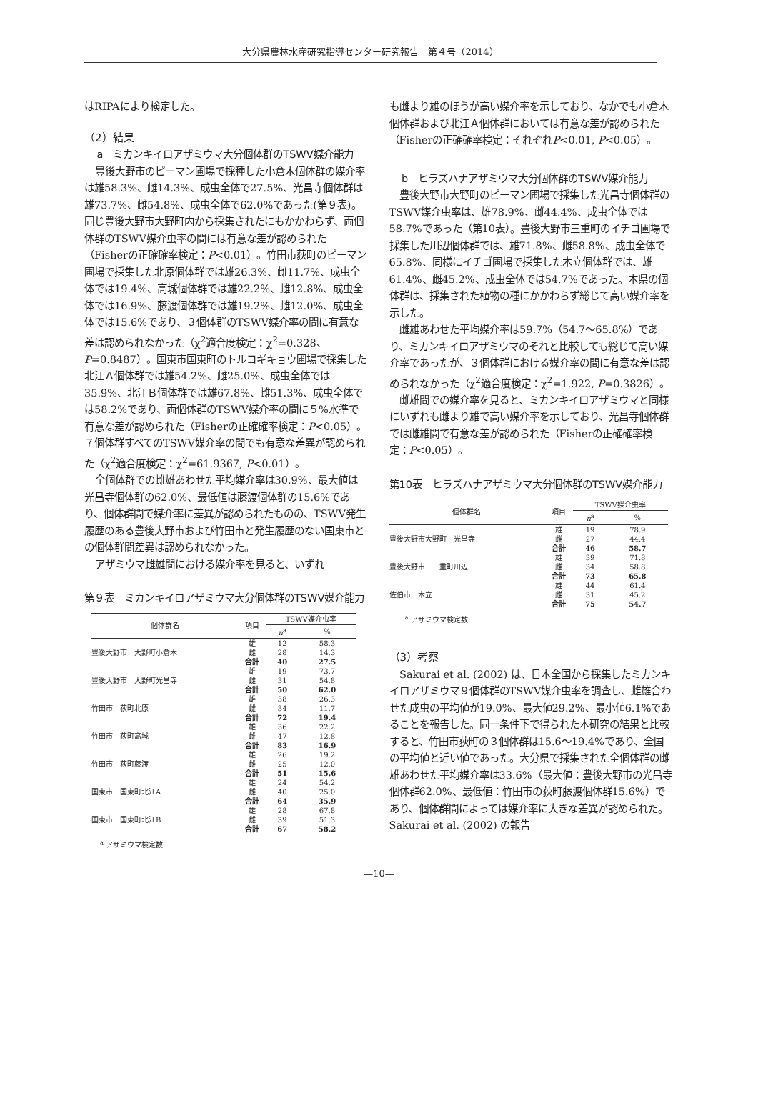大分県農林水産研究指導センター研究報告　第４号（2014）
はRIPAにより検定した。
（2）結果
a　ミカンキイロアザミウマ大分個体群のTSWV媒介能力
豊後大野市のピーマン圃場で採種した小倉木個体群の媒介率は雄58.3%、雌14.3%、成虫全体で27.5%、光昌寺個体群は雄73.7%、雌54.8%、成虫全体で62.0%であった(第９表)。同じ豊後大野市大野町内から採集されたにもかかわらず、両個体群のTSWV媒介虫率の間には有意な差が認められた（Fisherの正確確率検定：P<0.01）。竹田市荻町のピーマン圃場で採集した北原個体群では雄26.3%、雌11.7%、成虫全体では19.4%、高城個体群では雄22.2%、雌12.8%、成虫全体では16.9%、藤渡個体群では雄19.2%、雌12.0%、成虫全体では15.6%であり、３個体群のTSWV媒介率の間に有意な差は認められなかった（χ<sup>2</sup>適合度検定：χ<sup>2</sup>=0.328、P=0.8487）。国東市国東町のトルコギキョウ圃場で採集した北江Ａ個体群では雄54.2%、雌25.0%、成虫全体では35.9%、北江Ｂ個体群では雄67.8%、雌51.3%、成虫全体では58.2%であり、両個体群のTSWV媒介率の間に５%水準で有意な差が認められた（Fisherの正確確率検定：P<0.05）。７個体群すべてのTSWV媒介率の間でも有意な差異が認められた（χ<sup>2</sup>適合度検定：χ<sup>2</sup>=61.9367, P<0.01）。
全個体群での雌雄あわせた平均媒介率は30.9%、最大値は光昌寺個体群の62.0%、最低値は藤渡個体群の15.6%であり、個体群間で媒介率に差異が認められたものの、TSWV発生履歴のある豊後大野市および竹田市と発生履歴のない国東市との個体群間差異は認められなかった。
アザミウマ雌雄間における媒介率を見ると、いずれ
第９表　ミカンキイロアザミウマ大分個体群のTSWV媒介能力
| 個体群名 | 項目 | TSWV媒介虫率 | |
| --- | --- | --- | --- |
| | | n<sup>a</sup> | % |
| 豊後大野市 大野町小倉木 | 雄 | 12 | 58.3 |
| | 雌 | 28 | 14.3 |
| | 合計 | 40 | 27.5 |
| 豊後大野市 大野町光昌寺 | 雄 | 19 | 73.7 |
| | 雌 | 31 | 54.8 |
| | 合計 | 50 | 62.0 |
| 竹田市 荻町北原 | 雄 | 38 | 26.3 |
| | 雌 | 34 | 11.7 |
| | 合計 | 72 | 19.4 |
| 竹田市 荻町高城 | 雄 | 36 | 22.2 |
| | 雌 | 47 | 12.8 |
| | 合計 | 83 | 16.9 |
| 竹田市 荻町藤渡 | 雄 | 26 | 19.2 |
| | 雌 | 25 | 12.0 |
| | 合計 | 51 | 15.6 |
| 国東市 国東町北江A | 雄 | 24 | 54.2 |
| | 雌 | 40 | 25.0 |
| | 合計 | 64 | 35.9 |
| 国東市 国東町北江B | 雄 | 28 | 67.8 |
| | 雌 | 39 | 51.3 |
| | 合計 | 67 | 58.2 |
<sup>a</sup> アザミウマ検定数
も雌より雄のほうが高い媒介率を示しており、なかでも小倉木個体群および北江Ａ個体群においては有意な差が認められた（Fisherの正確確率検定：それぞれP<0.01, P<0.05）。
b　ヒラズハナアザミウマ大分個体群のTSWV媒介能力
豊後大野市大野町のピーマン圃場で採集した光昌寺個体群のTSWV媒介虫率は、雄78.9%、雌44.4%、成虫全体では58.7%であった（第10表）。豊後大野市三重町のイチゴ圃場で採集した川辺個体群では、雄71.8%、雌58.8%、成虫全体で65.8%、同様にイチゴ圃場で採集した木立個体群では、雄61.4%、雌45.2%、成虫全体では54.7%であった。本県の個体群は、採集された植物の種にかかわらず総じて高い媒介率を示した。
雌雄あわせた平均媒介率は59.7%（54.7～65.8%）であり、ミカンキイロアザミウマのそれと比較しても総じて高い媒介率であったが、３個体群における媒介率の間に有意な差は認められなかった（χ<sup>2</sup>適合度検定：χ<sup>2</sup>=1.922, P=0.3826）。
雌雄間での媒介率を見ると、ミカンキイロアザミウマと同様にいずれも雌より雄で高い媒介率を示しており、光昌寺個体群では雌雄間で有意な差が認められた（Fisherの正確確率検定：P<0.05）。
第10表　ヒラズハナアザミウマ大分個体群のTSWV媒介能力
| 個体群名 | 項目 | TSWV媒介虫率 | |
| --- | --- | --- | --- |
| | | n<sup>a</sup> | % |
| 豊後大野市大野町 光昌寺 | 雄 | 19 | 78.9 |
| | 雌 | 27 | 44.4 |
| | 合計 | 46 | 58.7 |
| 豊後大野市 三重町川辺 | 雄 | 39 | 71.8 |
| | 雌 | 34 | 58.8 |
| | 合計 | 73 | 65.8 |
| 佐伯市 木立 | 雄 | 44 | 61.4 |
| | 雌 | 31 | 45.2 |
| | 合計 | 75 | 54.7 |
<sup>a</sup> アザミウマ検定数
（3）考察
Sakurai et al. (2002) は、日本全国から採集したミカンキイロアザミウマ９個体群のTSWV媒介虫率を調査し、雌雄合わせた成虫の平均値が19.0%、最大値29.2%、最小値6.1%であることを報告した。同一条件下で得られた本研究の結果と比較すると、竹田市荻町の３個体群は15.6～19.4%であり、全国の平均値と近い値であった。大分県で採集された全個体群の雌雄あわせた平均媒介率は33.6%（最大値：豊後大野市の光昌寺個体群62.0%、最低値：竹田市の荻町藤渡個体群15.6%）であり、個体群間によっては媒介率に大きな差異が認められた。Sakurai et al. (2002) の報告
—10—